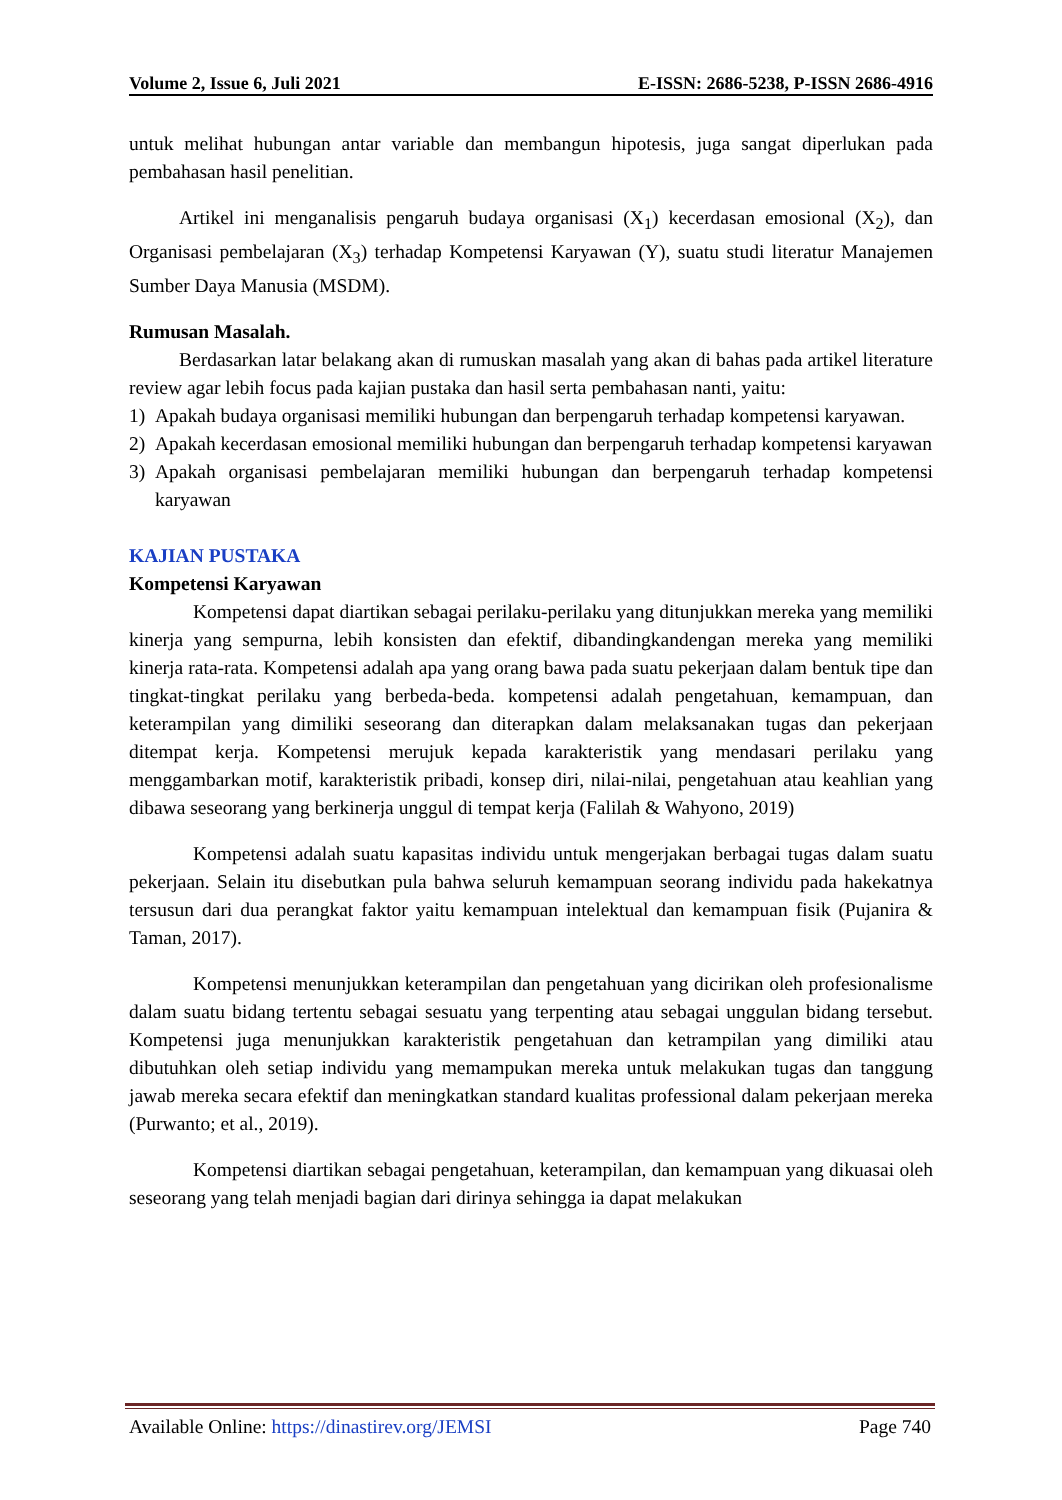Volume 2, Issue 6, Juli 2021 E-ISSN: 2686-5238, P-ISSN 2686-4916
untuk melihat hubungan antar variable dan membangun hipotesis, juga sangat diperlukan pada pembahasan hasil penelitian.
Artikel ini menganalisis pengaruh budaya organisasi (X<sub>1</sub>) kecerdasan emosional (X<sub>2</sub>), dan Organisasi pembelajaran (X<sub>3</sub>) terhadap Kompetensi Karyawan (Y), suatu studi literatur Manajemen Sumber Daya Manusia (MSDM).
Rumusan Masalah.
Berdasarkan latar belakang akan di rumuskan masalah yang akan di bahas pada artikel literature review agar lebih focus pada kajian pustaka dan hasil serta pembahasan nanti, yaitu:
1) Apakah budaya organisasi memiliki hubungan dan berpengaruh terhadap kompetensi karyawan.
2) Apakah kecerdasan emosional memiliki hubungan dan berpengaruh terhadap kompetensi karyawan
3) Apakah organisasi pembelajaran memiliki hubungan dan berpengaruh terhadap kompetensi karyawan
KAJIAN PUSTAKA
Kompetensi Karyawan
Kompetensi dapat diartikan sebagai perilaku-perilaku yang ditunjukkan mereka yang memiliki kinerja yang sempurna, lebih konsisten dan efektif, dibandingkandengan mereka yang memiliki kinerja rata-rata. Kompetensi adalah apa yang orang bawa pada suatu pekerjaan dalam bentuk tipe dan tingkat-tingkat perilaku yang berbeda-beda. kompetensi adalah pengetahuan, kemampuan, dan keterampilan yang dimiliki seseorang dan diterapkan dalam melaksanakan tugas dan pekerjaan ditempat kerja. Kompetensi merujuk kepada karakteristik yang mendasari perilaku yang menggambarkan motif, karakteristik pribadi, konsep diri, nilai-nilai, pengetahuan atau keahlian yang dibawa seseorang yang berkinerja unggul di tempat kerja (Falilah & Wahyono, 2019)
Kompetensi adalah suatu kapasitas individu untuk mengerjakan berbagai tugas dalam suatu pekerjaan. Selain itu disebutkan pula bahwa seluruh kemampuan seorang individu pada hakekatnya tersusun dari dua perangkat faktor yaitu kemampuan intelektual dan kemampuan fisik (Pujanira & Taman, 2017).
Kompetensi menunjukkan keterampilan dan pengetahuan yang dicirikan oleh profesionalisme dalam suatu bidang tertentu sebagai sesuatu yang terpenting atau sebagai unggulan bidang tersebut. Kompetensi juga menunjukkan karakteristik pengetahuan dan ketrampilan yang dimiliki atau dibutuhkan oleh setiap individu yang memampukan mereka untuk melakukan tugas dan tanggung jawab mereka secara efektif dan meningkatkan standard kualitas professional dalam pekerjaan mereka (Purwanto; et al., 2019).
Kompetensi diartikan sebagai pengetahuan, keterampilan, dan kemampuan yang dikuasai oleh seseorang yang telah menjadi bagian dari dirinya sehingga ia dapat melakukan
Available Online: https://dinastirev.org/JEMSI Page 740